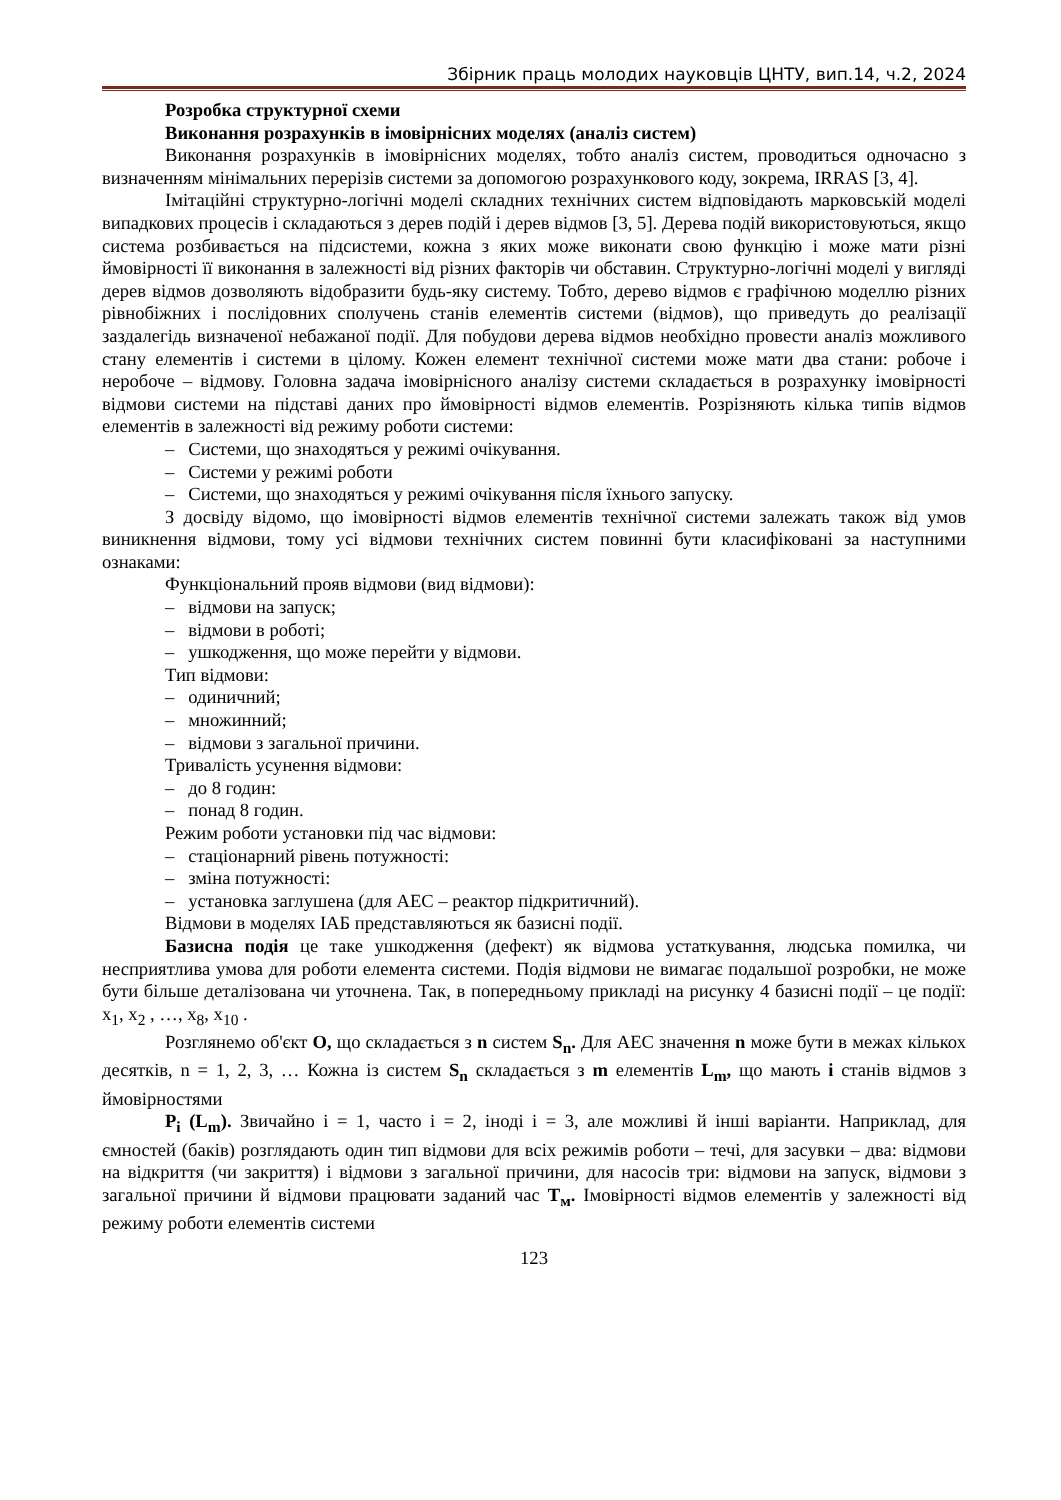Збірник праць молодих науковців ЦНТУ, вип.14, ч.2, 2024
Розробка структурної схеми
Виконання розрахунків в імовірнісних моделях (аналіз систем)
Виконання розрахунків в імовірнісних моделях, тобто аналіз систем, проводиться одночасно з визначенням мінімальних перерізів системи за допомогою розрахункового коду, зокрема, IRRAS [3, 4].
Імітаційні структурно-логічні моделі складних технічних систем відповідають марковській моделі випадкових процесів і складаються з дерев подій і дерев відмов [3, 5]. Дерева подій використовуються, якщо система розбивається на підсистеми, кожна з яких може виконати свою функцію і може мати різні ймовірності її виконання в залежності від різних факторів чи обставин. Структурно-логічні моделі у вигляді дерев відмов дозволяють відобразити будь-яку систему. Тобто, дерево відмов є графічною моделлю різних рівнобіжних і послідовних сполучень станів елементів системи (відмов), що приведуть до реалізації заздалегідь визначеної небажаної події. Для побудови дерева відмов необхідно провести аналіз можливого стану елементів і системи в цілому. Кожен елемент технічної системи може мати два стани: робоче і неробоче – відмову. Головна задача імовірнісного аналізу системи складається в розрахунку імовірності відмови системи на підставі даних про ймовірності відмов елементів. Розрізняють кілька типів відмов елементів в залежності від режиму роботи системи:
– Системи, що знаходяться у режимі очікування.
– Системи у режимі роботи
– Системи, що знаходяться у режимі очікування після їхнього запуску.
З досвіду відомо, що імовірності відмов елементів технічної системи залежать також від умов виникнення відмови, тому усі відмови технічних систем повинні бути класифіковані за наступними ознаками:
Функціональний прояв відмови (вид відмови):
– відмови на запуск;
– відмови в роботі;
– ушкодження, що може перейти у відмови.
Тип відмови:
– одиничний;
– множинний;
– відмови з загальної причини.
Тривалість усунення відмови:
– до 8 годин:
– понад 8 годин.
Режим роботи установки під час відмови:
– стаціонарний рівень потужності:
– зміна потужності:
– установка заглушена (для АЕС – реактор підкритичний).
Відмови в моделях ІАБ представляються як базисні події.
Базисна подія це таке ушкодження (дефект) як відмова устаткування, людська помилка, чи несприятлива умова для роботи елемента системи. Подія відмови не вимагає подальшої розробки, не може бути більше деталізована чи уточнена. Так, в попередньому прикладі на рисунку 4 базисні події – це події: x<sub>1</sub>, x<sub>2</sub> , …, x<sub>8</sub>, x<sub>10</sub> .
Розглянемо об'єкт O, що складається з n систем S<sub>n</sub>. Для АЕС значення n може бути в межах кількох десятків, n = 1, 2, 3, … Кожна із систем S<sub>n</sub> складається з m елементів L<sub>m</sub>, що мають i станів відмов з ймовірностями
P<sub>i</sub> (L<sub>m</sub>). Звичайно i = 1, часто i = 2, іноді i = 3, але можливі й інші варіанти. Наприклад, для ємностей (баків) розглядають один тип відмови для всіх режимів роботи – течі, для засувки – два: відмови на відкриття (чи закриття) і відмови з загальної причини, для насосів три: відмови на запуск, відмови з загальної причини й відмови працювати заданий час T<sub>м</sub>. Імовірності відмов елементів у залежності від режиму роботи елементів системи
123